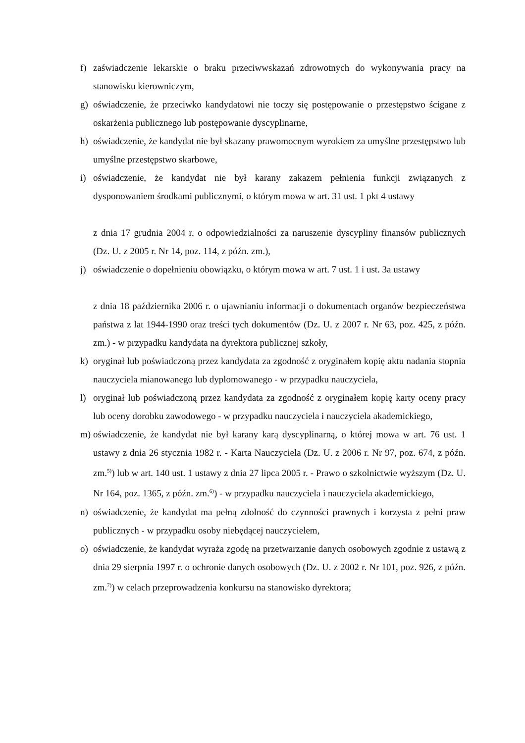f) zaświadczenie lekarskie o braku przeciwwskazań zdrowotnych do wykonywania pracy na stanowisku kierowniczym,
g) oświadczenie, że przeciwko kandydatowi nie toczy się postępowanie o przestępstwo ścigane z oskarżenia publicznego lub postępowanie dyscyplinarne,
h) oświadczenie, że kandydat nie był skazany prawomocnym wyrokiem za umyślne przestępstwo lub umyślne przestępstwo skarbowe,
i) oświadczenie, że kandydat nie był karany zakazem pełnienia funkcji związanych z dysponowaniem środkami publicznymi, o którym mowa w art. 31 ust. 1 pkt 4 ustawy
z dnia 17 grudnia 2004 r. o odpowiedzialności za naruszenie dyscypliny finansów publicznych (Dz. U. z 2005 r. Nr 14, poz. 114, z późn. zm.),
j) oświadczenie o dopełnieniu obowiązku, o którym mowa w art. 7 ust. 1 i ust. 3a ustawy
z dnia 18 października 2006 r. o ujawnianiu informacji o dokumentach organów bezpieczeństwa państwa z lat 1944-1990 oraz treści tych dokumentów (Dz. U. z 2007 r. Nr 63, poz. 425, z późn. zm.) - w przypadku kandydata na dyrektora publicznej szkoły,
k) oryginał lub poświadczoną przez kandydata za zgodność z oryginałem kopię aktu nadania stopnia nauczyciela mianowanego lub dyplomowanego - w przypadku nauczyciela,
l) oryginał lub poświadczoną przez kandydata za zgodność z oryginałem kopię karty oceny pracy lub oceny dorobku zawodowego - w przypadku nauczyciela i nauczyciela akademickiego,
m) oświadczenie, że kandydat nie był karany karą dyscyplinarną, o której mowa w art. 76 ust. 1 ustawy z dnia 26 stycznia 1982 r. - Karta Nauczyciela (Dz. U. z 2006 r. Nr 97, poz. 674, z późn. zm.<sup>5)</sup>) lub w art. 140 ust. 1 ustawy z dnia 27 lipca 2005 r. - Prawo o szkolnictwie wyższym (Dz. U. Nr 164, poz. 1365, z późn. zm.<sup>6)</sup>) - w przypadku nauczyciela i nauczyciela akademickiego,
n) oświadczenie, że kandydat ma pełną zdolność do czynności prawnych i korzysta z pełni praw publicznych - w przypadku osoby niebędącej nauczycielem,
o) oświadczenie, że kandydat wyraża zgodę na przetwarzanie danych osobowych zgodnie z ustawą z dnia 29 sierpnia 1997 r. o ochronie danych osobowych (Dz. U. z 2002 r. Nr 101, poz. 926, z późn. zm.<sup>7)</sup>) w celach przeprowadzenia konkursu na stanowisko dyrektora;